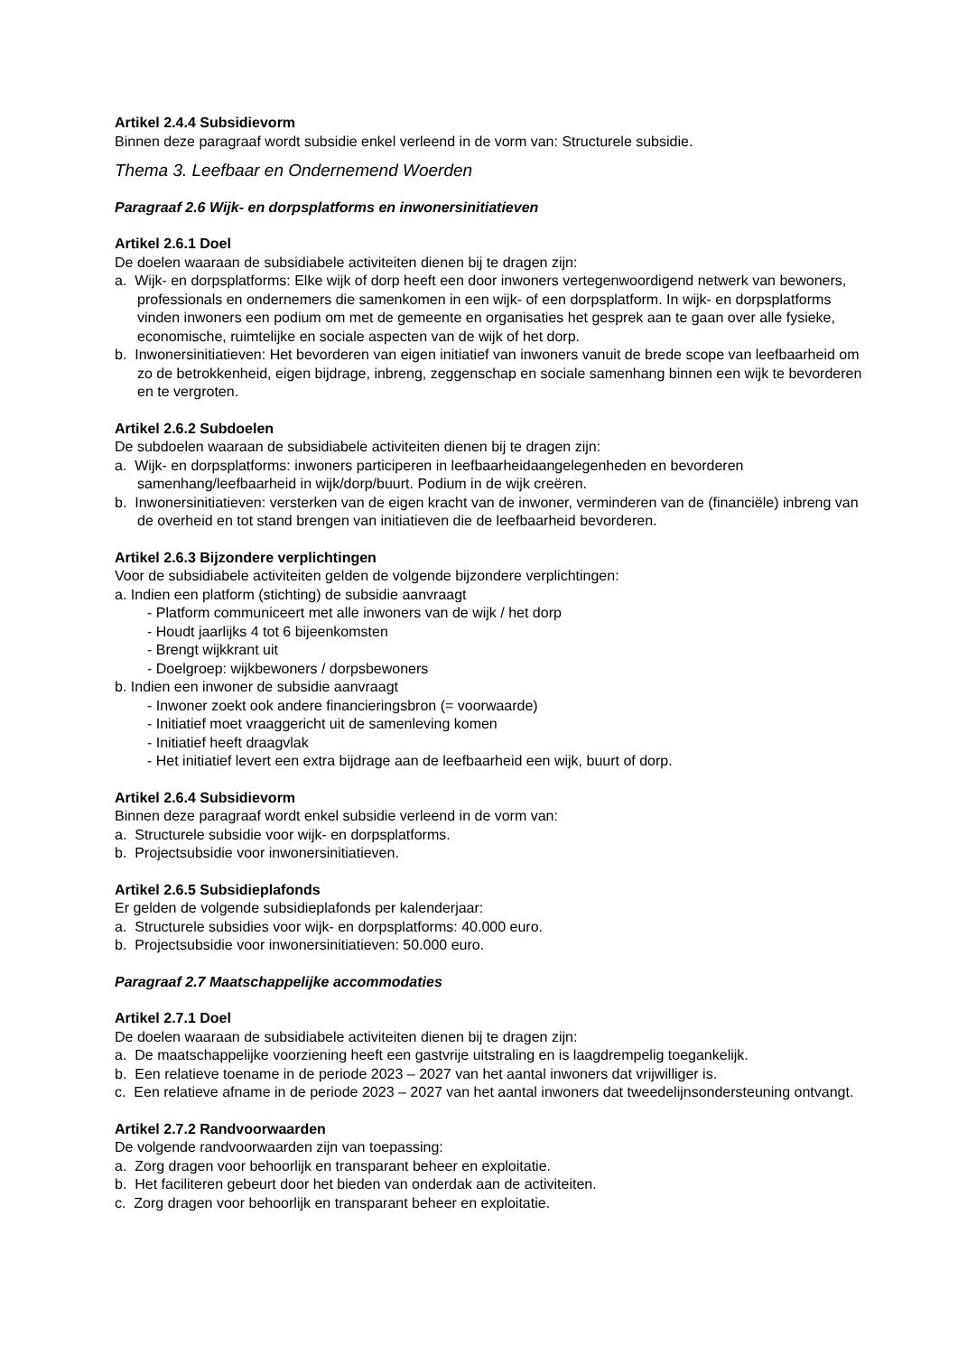Artikel 2.4.4 Subsidievorm
Binnen deze paragraaf wordt subsidie enkel verleend in de vorm van: Structurele subsidie.
Thema 3. Leefbaar en Ondernemend Woerden
Paragraaf 2.6 Wijk- en dorpsplatforms en inwonersinitiatieven
Artikel 2.6.1 Doel
De doelen waaraan de subsidiabele activiteiten dienen bij te dragen zijn:
a. Wijk- en dorpsplatforms: Elke wijk of dorp heeft een door inwoners vertegenwoordigend netwerk van bewoners, professionals en ondernemers die samenkomen in een wijk- of een dorpsplatform. In wijk- en dorpsplatforms vinden inwoners een podium om met de gemeente en organisaties het gesprek aan te gaan over alle fysieke, economische, ruimtelijke en sociale aspecten van de wijk of het dorp.
b. Inwonersinitiatieven: Het bevorderen van eigen initiatief van inwoners vanuit de brede scope van leefbaarheid om zo de betrokkenheid, eigen bijdrage, inbreng, zeggenschap en sociale samenhang binnen een wijk te bevorderen en te vergroten.
Artikel 2.6.2 Subdoelen
De subdoelen waaraan de subsidiabele activiteiten dienen bij te dragen zijn:
a. Wijk- en dorpsplatforms: inwoners participeren in leefbaarheidaangelegenheden en bevorderen samenhang/leefbaarheid in wijk/dorp/buurt. Podium in de wijk creëren.
b. Inwonersinitiatieven: versterken van de eigen kracht van de inwoner, verminderen van de (financiële) inbreng van de overheid en tot stand brengen van initiatieven die de leefbaarheid bevorderen.
Artikel 2.6.3 Bijzondere verplichtingen
Voor de subsidiabele activiteiten gelden de volgende bijzondere verplichtingen:
a. Indien een platform (stichting) de subsidie aanvraagt
- Platform communiceert met alle inwoners van de wijk / het dorp
- Houdt jaarlijks 4 tot 6 bijeenkomsten
- Brengt wijkkrant uit
- Doelgroep: wijkbewoners / dorpsbewoners
b. Indien een inwoner de subsidie aanvraagt
- Inwoner zoekt ook andere financieringsbron (= voorwaarde)
- Initiatief moet vraaggericht uit de samenleving komen
- Initiatief heeft draagvlak
- Het initiatief levert een extra bijdrage aan de leefbaarheid een wijk, buurt of dorp.
Artikel 2.6.4 Subsidievorm
Binnen deze paragraaf wordt enkel subsidie verleend in de vorm van:
a. Structurele subsidie voor wijk- en dorpsplatforms.
b. Projectsubsidie voor inwonersinitiatieven.
Artikel 2.6.5 Subsidieplafonds
Er gelden de volgende subsidieplafonds per kalenderjaar:
a. Structurele subsidies voor wijk- en dorpsplatforms: 40.000 euro.
b. Projectsubsidie voor inwonersinitiatieven: 50.000 euro.
Paragraaf 2.7 Maatschappelijke accommodaties
Artikel 2.7.1 Doel
De doelen waaraan de subsidiabele activiteiten dienen bij te dragen zijn:
a. De maatschappelijke voorziening heeft een gastvrije uitstraling en is laagdrempelig toegankelijk.
b. Een relatieve toename in de periode 2023 – 2027 van het aantal inwoners dat vrijwilliger is.
c. Een relatieve afname in de periode 2023 – 2027 van het aantal inwoners dat tweedelijnsondersteuning ontvangt.
Artikel 2.7.2 Randvoorwaarden
De volgende randvoorwaarden zijn van toepassing:
a. Zorg dragen voor behoorlijk en transparant beheer en exploitatie.
b. Het faciliteren gebeurt door het bieden van onderdak aan de activiteiten.
c. Zorg dragen voor behoorlijk en transparant beheer en exploitatie.